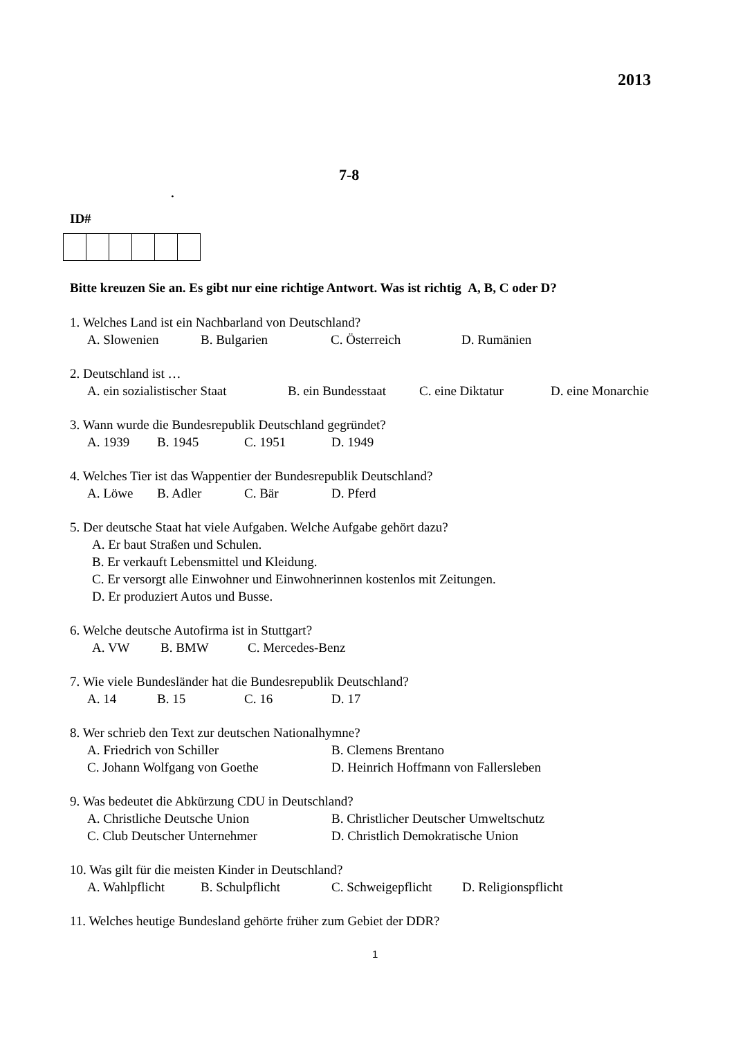2013
7-8
.
ID#
Bitte kreuzen Sie an. Es gibt nur eine richtige Antwort. Was ist richtig A, B, C oder D?
1. Welches Land ist ein Nachbarland von Deutschland?
A. Slowenien B. Bulgarien C. Österreich D. Rumänien
2. Deutschland ist …
A. ein sozialistischer Staat B. ein Bundesstaat C. eine Diktatur D. eine Monarchie
3. Wann wurde die Bundesrepublik Deutschland gegründet?
A. 1939 B. 1945 C. 1951 D. 1949
4. Welches Tier ist das Wappentier der Bundesrepublik Deutschland?
A. Löwe B. Adler C. Bär D. Pferd
5. Der deutsche Staat hat viele Aufgaben. Welche Aufgabe gehört dazu?
A. Er baut Straßen und Schulen.
B. Er verkauft Lebensmittel und Kleidung.
C. Er versorgt alle Einwohner und Einwohnerinnen kostenlos mit Zeitungen.
D. Er produziert Autos und Busse.
6. Welche deutsche Autofirma ist in Stuttgart?
A. VW B. BMW C. Mercedes-Benz
7. Wie viele Bundesländer hat die Bundesrepublik Deutschland?
A. 14 B. 15 C. 16 D. 17
8. Wer schrieb den Text zur deutschen Nationalhymne?
A. Friedrich von Schiller B. Clemens Brentano
C. Johann Wolfgang von Goethe D. Heinrich Hoffmann von Fallersleben
9. Was bedeutet die Abkürzung CDU in Deutschland?
A. Christliche Deutsche Union B. Christlicher Deutscher Umweltschutz
C. Club Deutscher Unternehmer D. Christlich Demokratische Union
10. Was gilt für die meisten Kinder in Deutschland?
A. Wahlpflicht B. Schulpflicht C. Schweigepflicht D. Religionspflicht
11. Welches heutige Bundesland gehörte früher zum Gebiet der DDR?
1